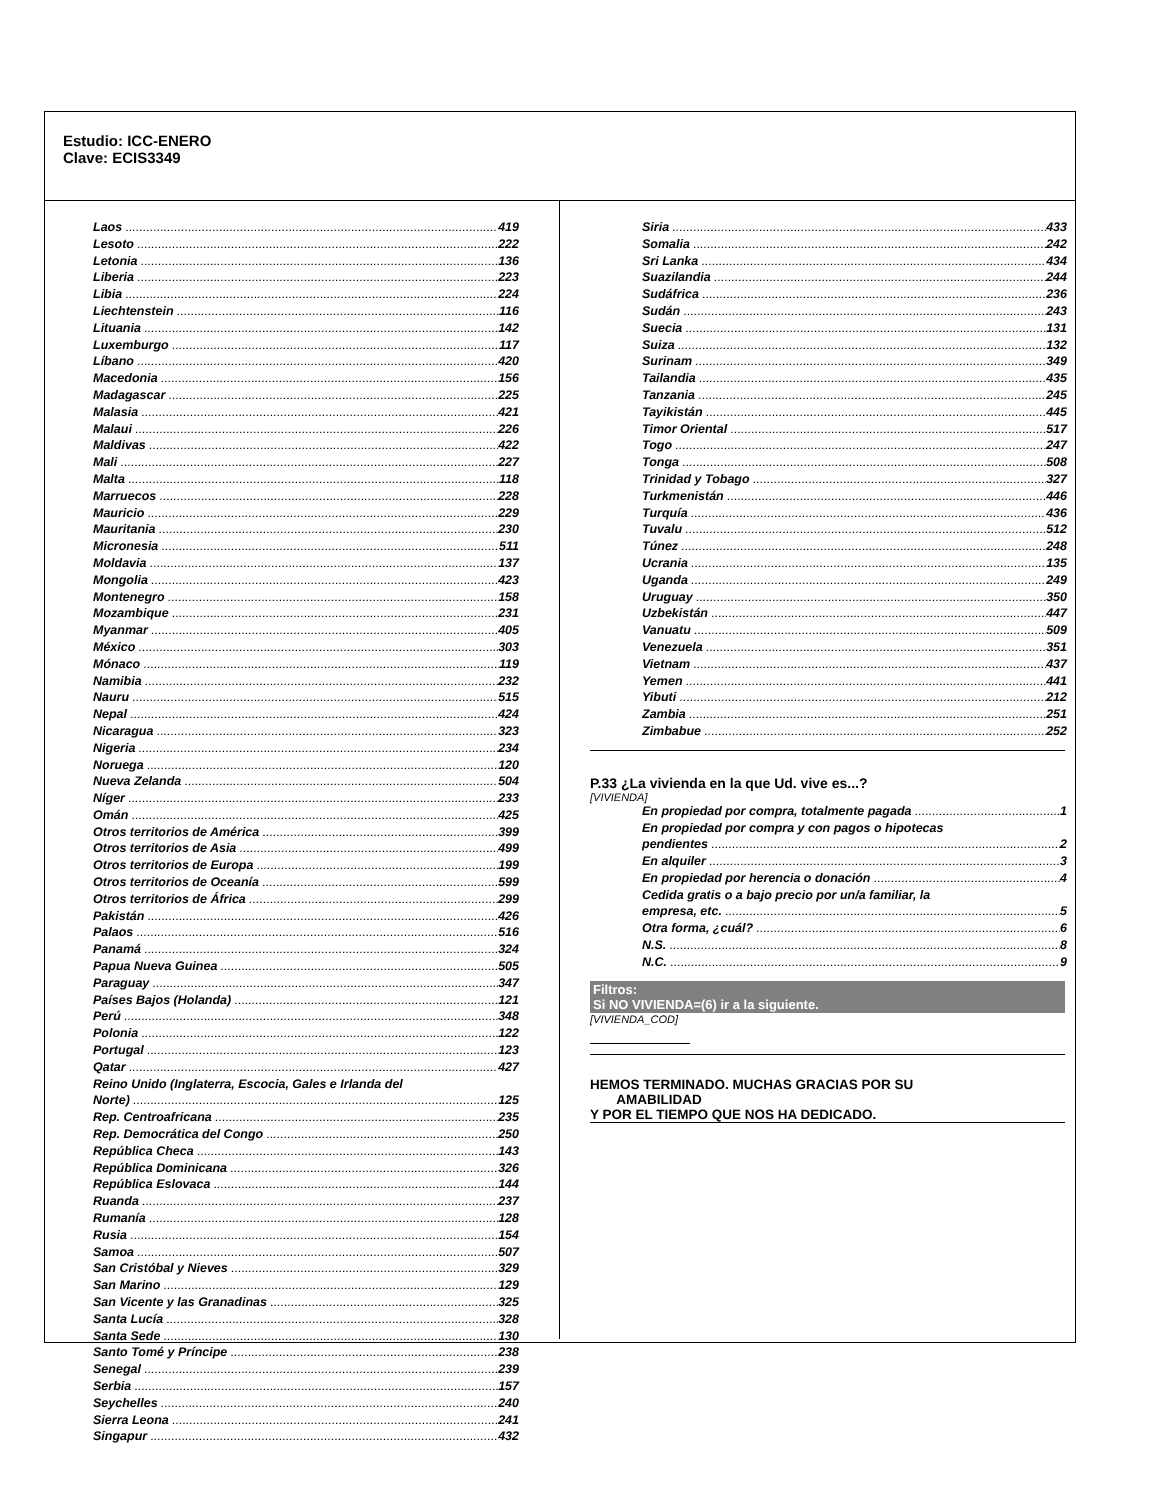Estudio: ICC-ENERO
Clave: ECIS3349
Laos 419
Lesoto 222
Letonia 136
Liberia 223
Libia 224
Liechtenstein 116
Lituania 142
Luxemburgo 117
Líbano 420
Macedonia 156
Madagascar 225
Malasia 421
Malaui 226
Maldivas 422
Mali 227
Malta 118
Marruecos 228
Mauricio 229
Mauritania 230
Micronesia 511
Moldavia 137
Mongolia 423
Montenegro 158
Mozambique 231
Myanmar 405
México 303
Mónaco 119
Namibia 232
Nauru 515
Nepal 424
Nicaragua 323
Nigeria 234
Noruega 120
Nueva Zelanda 504
Níger 233
Omán 425
Otros territorios de América 399
Otros territorios de Asia 499
Otros territorios de Europa 199
Otros territorios de Oceanía 599
Otros territorios de África 299
Pakistán 426
Palaos 516
Panamá 324
Papua Nueva Guinea 505
Paraguay 347
Países Bajos (Holanda) 121
Perú 348
Polonia 122
Portugal 123
Qatar 427
Reino Unido (Inglaterra, Escocia, Gales e Irlanda del
Norte) 125
Rep. Centroafricana 235
Rep. Democrática del Congo 250
República Checa 143
República Dominicana 326
República Eslovaca 144
Ruanda 237
Rumanía 128
Rusia 154
Samoa 507
San Cristóbal y Nieves 329
San Marino 129
San Vicente y las Granadinas 325
Santa Lucía 328
Santa Sede 130
Santo Tomé y Príncipe 238
Senegal 239
Serbia 157
Seychelles 240
Sierra Leona 241
Singapur 432
Siria 433
Somalia 242
Sri Lanka 434
Suazilandia 244
Sudáfrica 236
Sudán 243
Suecia 131
Suiza 132
Surinam 349
Tailandia 435
Tanzania 245
Tayikistán 445
Timor Oriental 517
Togo 247
Tonga 508
Trinidad y Tobago 327
Turkmenistán 446
Turquía 436
Tuvalu 512
Túnez 248
Ucrania 135
Uganda 249
Uruguay 350
Uzbekistán 447
Vanuatu 509
Venezuela 351
Vietnam 437
Yemen 441
Yibuti 212
Zambia 251
Zimbabue 252
P.33 ¿La vivienda en la que Ud. vive es...?
[VIVIENDA]
En propiedad por compra, totalmente pagada 1
En propiedad por compra y con pagos o hipotecas
pendientes 2
En alquiler 3
En propiedad por herencia o donación 4
Cedida gratis o a bajo precio por un/a familiar, la
empresa, etc. 5
Otra forma, ¿cuál? 6
N.S. 8
N.C. 9
Filtros:
Si NO VIVIENDA=(6) ir a la siguiente.
[VIVIENDA_COD]
HEMOS TERMINADO. MUCHAS GRACIAS POR SU
AMABILIDAD
Y POR EL TIEMPO QUE NOS HA DEDICADO.